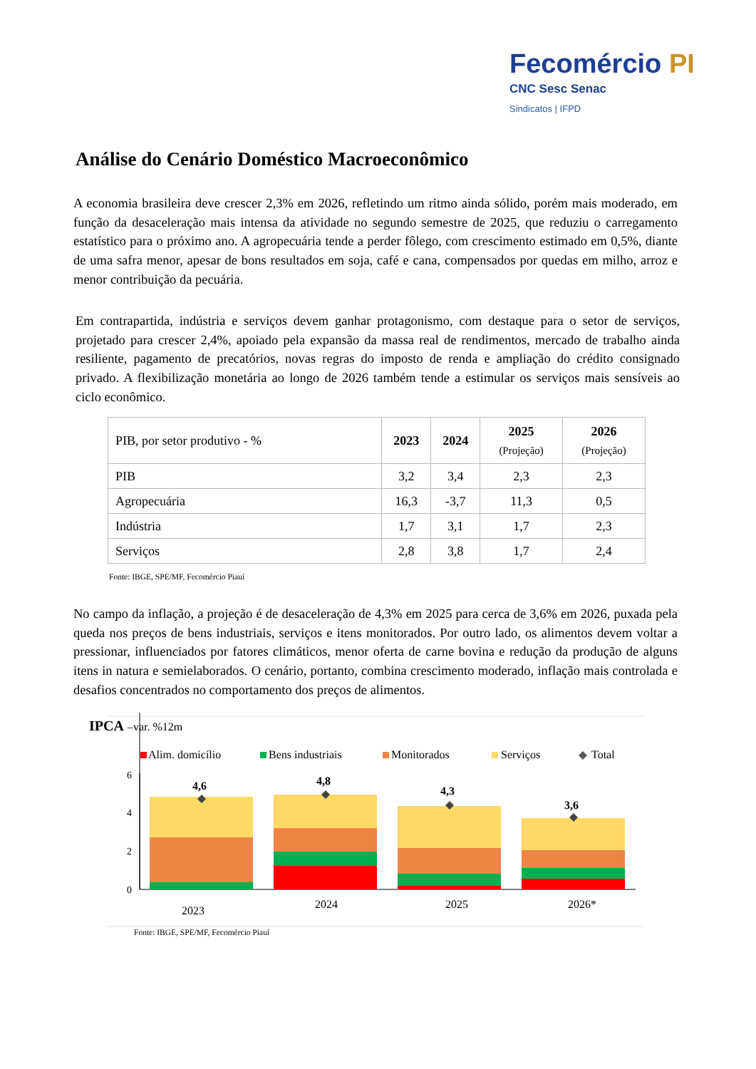Fecomércio PI
CNC Sesc Senac
Sindicatos | IFPD
Análise do Cenário Doméstico Macroeconômico
A economia brasileira deve crescer 2,3% em 2026, refletindo um ritmo ainda sólido, porém mais moderado, em função da desaceleração mais intensa da atividade no segundo semestre de 2025, que reduziu o carregamento estatístico para o próximo ano. A agropecuária tende a perder fôlego, com crescimento estimado em 0,5%, diante de uma safra menor, apesar de bons resultados em soja, café e cana, compensados por quedas em milho, arroz e menor contribuição da pecuária.
Em contrapartida, indústria e serviços devem ganhar protagonismo, com destaque para o setor de serviços, projetado para crescer 2,4%, apoiado pela expansão da massa real de rendimentos, mercado de trabalho ainda resiliente, pagamento de precatórios, novas regras do imposto de renda e ampliação do crédito consignado privado. A flexibilização monetária ao longo de 2026 também tende a estimular os serviços mais sensíveis ao ciclo econômico.
| PIB, por setor produtivo - % | 2023 | 2024 | 2025 (Projeção) | 2026 (Projeção) |
| --- | --- | --- | --- | --- |
| PIB | 3,2 | 3,4 | 2,3 | 2,3 |
| Agropecuária | 16,3 | -3,7 | 11,3 | 0,5 |
| Indústria | 1,7 | 3,1 | 1,7 | 2,3 |
| Serviços | 2,8 | 3,8 | 1,7 | 2,4 |
Fonte: IBGE, SPE/MF, Fecomércio Piauí
No campo da inflação, a projeção é de desaceleração de 4,3% em 2025 para cerca de 3,6% em 2026, puxada pela queda nos preços de bens industriais, serviços e itens monitorados. Por outro lado, os alimentos devem voltar a pressionar, influenciados por fatores climáticos, menor oferta de carne bovina e redução da produção de alguns itens in natura e semielaborados. O cenário, portanto, combina crescimento moderado, inflação mais controlada e desafios concentrados no comportamento dos preços de alimentos.
IPCA –var. %12m
Alim. domicílio
Bens industriais
Monitorados
Serviços
Total
6
4
2
0
4,6
4,8
4,3
3,6
2023
2024
2025
2026*
Fonte: IBGE, SPE/MF, Fecomércio Piauí